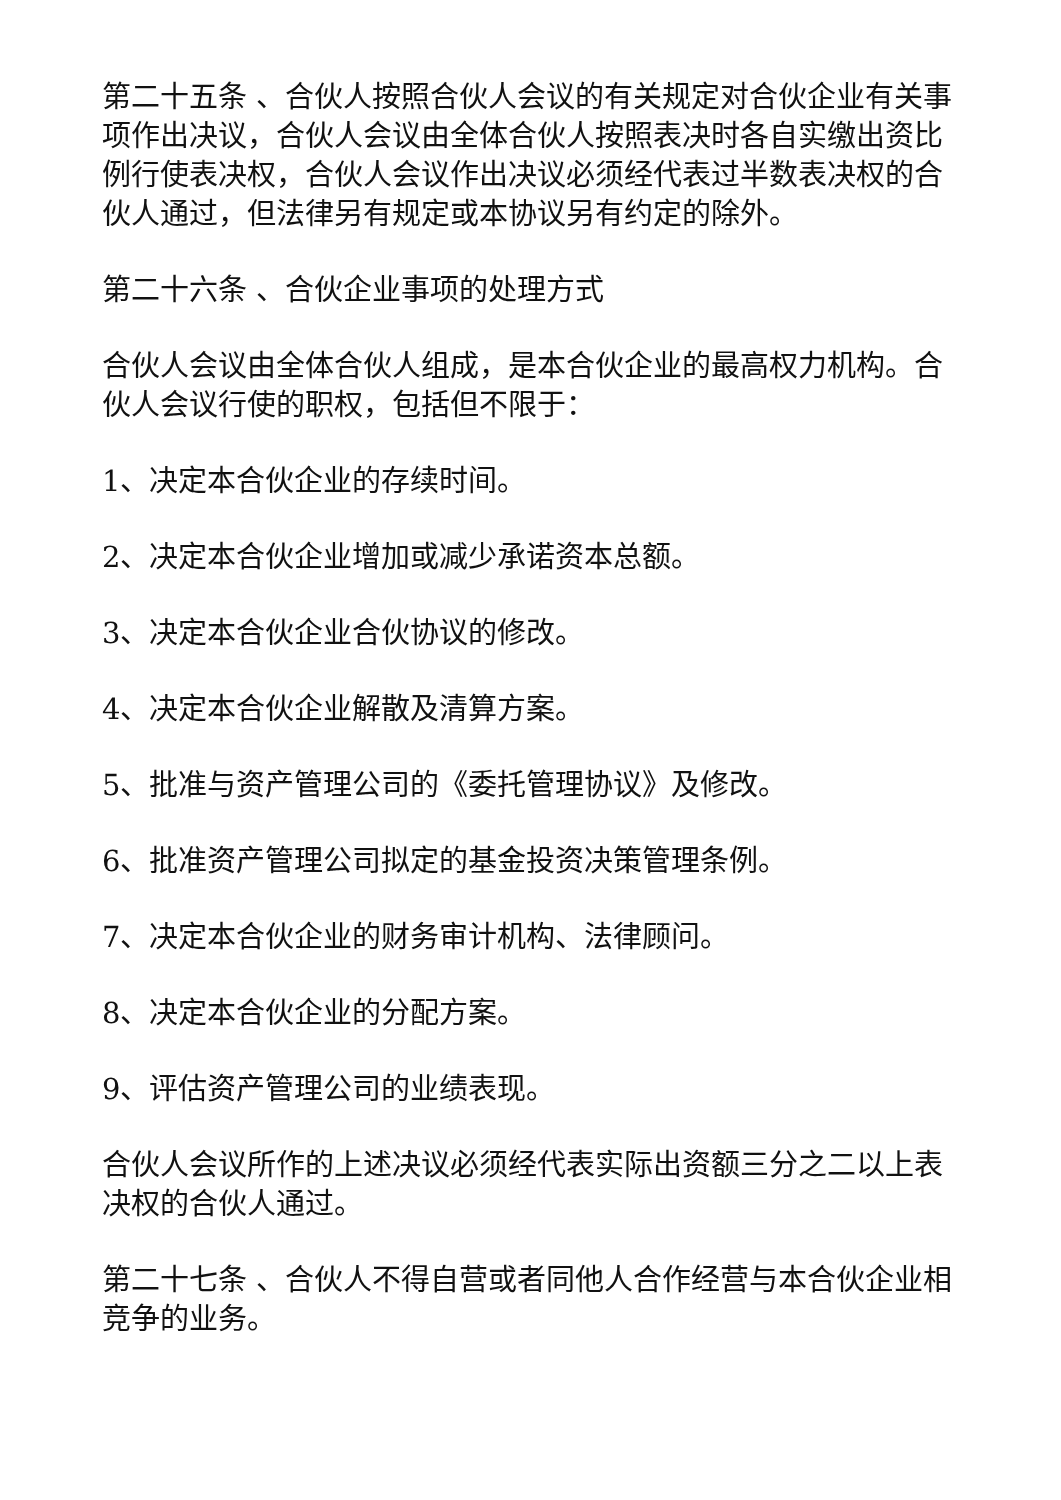第二十五条 、合伙人按照合伙人会议的有关规定对合伙企业有关事项作出决议，合伙人会议由全体合伙人按照表决时各自实缴出资比例行使表决权，合伙人会议作出决议必须经代表过半数表决权的合伙人通过，但法律另有规定或本协议另有约定的除外。
第二十六条 、合伙企业事项的处理方式
合伙人会议由全体合伙人组成，是本合伙企业的最高权力机构。合伙人会议行使的职权，包括但不限于：
1、决定本合伙企业的存续时间。
2、决定本合伙企业增加或减少承诺资本总额。
3、决定本合伙企业合伙协议的修改。
4、决定本合伙企业解散及清算方案。
5、批准与资产管理公司的《委托管理协议》及修改。
6、批准资产管理公司拟定的基金投资决策管理条例。
7、决定本合伙企业的财务审计机构、法律顾问。
8、决定本合伙企业的分配方案。
9、评估资产管理公司的业绩表现。
合伙人会议所作的上述决议必须经代表实际出资额三分之二以上表决权的合伙人通过。
第二十七条 、合伙人不得自营或者同他人合作经营与本合伙企业相竞争的业务。